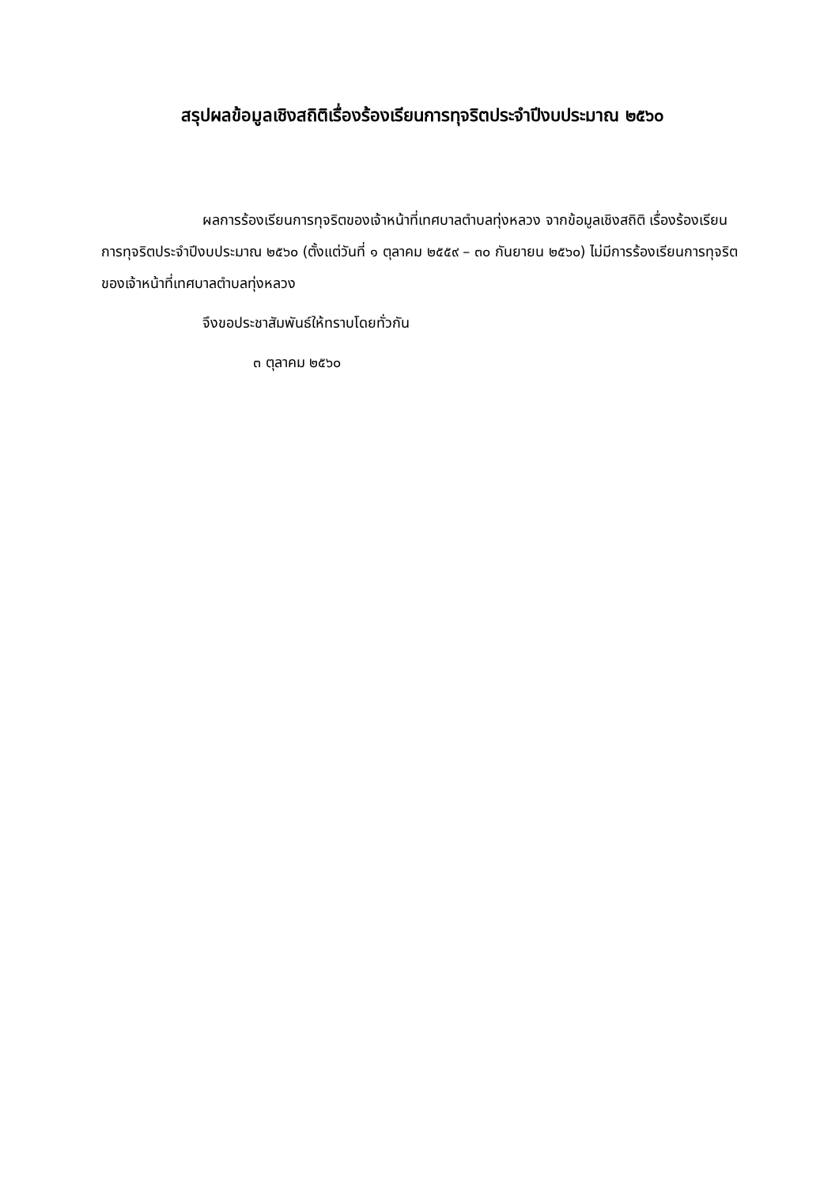สรุปผลข้อมูลเชิงสถิติเรื่องร้องเรียนการทุจริตประจำปีงบประมาณ ๒๕๖๐
ผลการร้องเรียนการทุจริตของเจ้าหน้าที่เทศบาลตำบลทุ่งหลวง จากข้อมูลเชิงสถิติ เรื่องร้องเรียนการทุจริตประจำปีงบประมาณ ๒๕๖๐ (ตั้งแต่วันที่ ๑ ตุลาคม ๒๕๕๙ – ๓๐ กันยายน ๒๕๖๐) ไม่มีการร้องเรียนการทุจริตของเจ้าหน้าที่เทศบาลตำบลทุ่งหลวง
จึงขอประชาสัมพันธ์ให้ทราบโดยทั่วกัน
๓ ตุลาคม ๒๕๖๐